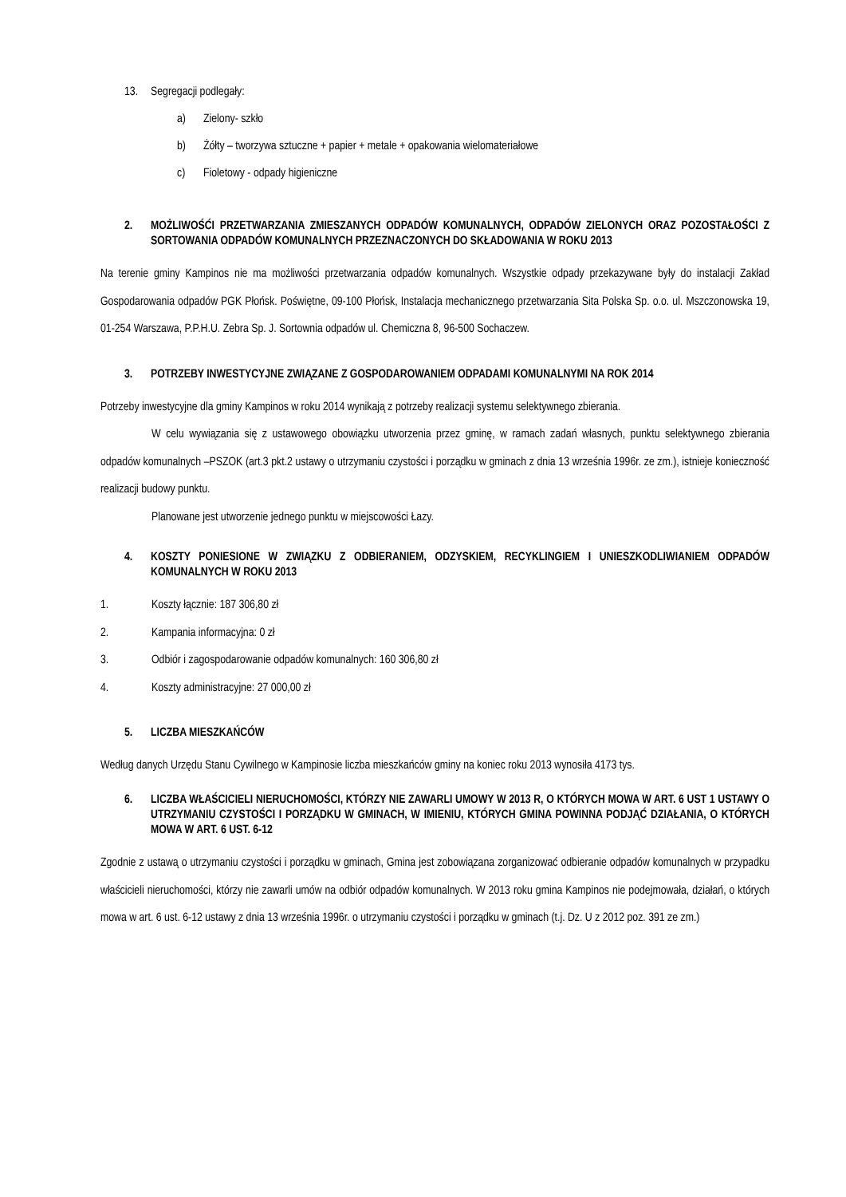13. Segregacji podlegały:
a) Zielony- szkło
b) Żółty – tworzywa sztuczne + papier + metale + opakowania wielomateriałowe
c) Fioletowy - odpady higieniczne
2. MOŻLIWOŚĆI PRZETWARZANIA ZMIESZANYCH ODPADÓW KOMUNALNYCH, ODPADÓW ZIELONYCH ORAZ POZOSTAŁOŚCI Z SORTOWANIA ODPADÓW KOMUNALNYCH PRZEZNACZONYCH DO SKŁADOWANIA W ROKU 2013
Na terenie gminy Kampinos nie ma możliwości przetwarzania odpadów komunalnych. Wszystkie odpady przekazywane były do instalacji Zakład Gospodarowania odpadów PGK Płońsk. Poświętne, 09-100 Płońsk, Instalacja mechanicznego przetwarzania Sita Polska Sp. o.o. ul. Mszczonowska 19, 01-254 Warszawa, P.P.H.U. Zebra Sp. J. Sortownia odpadów ul. Chemiczna 8, 96-500 Sochaczew.
3. POTRZEBY INWESTYCYJNE ZWIĄZANE Z GOSPODAROWANIEM ODPADAMI KOMUNALNYMI NA ROK 2014
Potrzeby inwestycyjne dla gminy Kampinos w roku 2014 wynikają z potrzeby realizacji systemu selektywnego zbierania.
W celu wywiązania się z ustawowego obowiązku utworzenia przez gminę, w ramach zadań własnych, punktu selektywnego zbierania odpadów komunalnych –PSZOK (art.3 pkt.2 ustawy o utrzymaniu czystości i porządku w gminach z dnia 13 września 1996r. ze zm.), istnieje konieczność realizacji budowy punktu.
Planowane jest utworzenie jednego punktu w miejscowości Łazy.
4. KOSZTY PONIESIONE W ZWIĄZKU Z ODBIERANIEM, ODZYSKIEM, RECYKLINGIEM I UNIESZKODLIWIANIEM ODPADÓW KOMUNALNYCH W ROKU 2013
1. Koszty łącznie: 187 306,80 zł
2. Kampania informacyjna: 0 zł
3. Odbiór i zagospodarowanie odpadów komunalnych: 160 306,80 zł
4. Koszty administracyjne: 27 000,00 zł
5. LICZBA MIESZKAŃCÓW
Według danych Urzędu Stanu Cywilnego w Kampinosie liczba mieszkańców gminy na koniec roku 2013 wynosiła 4173 tys.
6. LICZBA WŁAŚCICIELI NIERUCHOMOŚCI, KTÓRZY NIE ZAWARLI UMOWY W 2013 R, O KTÓRYCH MOWA W ART. 6 UST 1 USTAWY O UTRZYMANIU CZYSTOŚCI I PORZĄDKU W GMINACH, W IMIENIU, KTÓRYCH GMINA POWINNA PODJĄĆ DZIAŁANIA, O KTÓRYCH MOWA W ART. 6 UST. 6-12
Zgodnie z ustawą o utrzymaniu czystości i porządku w gminach, Gmina jest zobowiązana zorganizować odbieranie odpadów komunalnych w przypadku właścicieli nieruchomości, którzy nie zawarli umów na odbiór odpadów komunalnych. W 2013 roku gmina Kampinos nie podejmowała, działań, o których mowa w art. 6 ust. 6-12 ustawy z dnia 13 września 1996r. o utrzymaniu czystości i porządku w gminach (t.j. Dz. U z 2012 poz. 391 ze zm.)